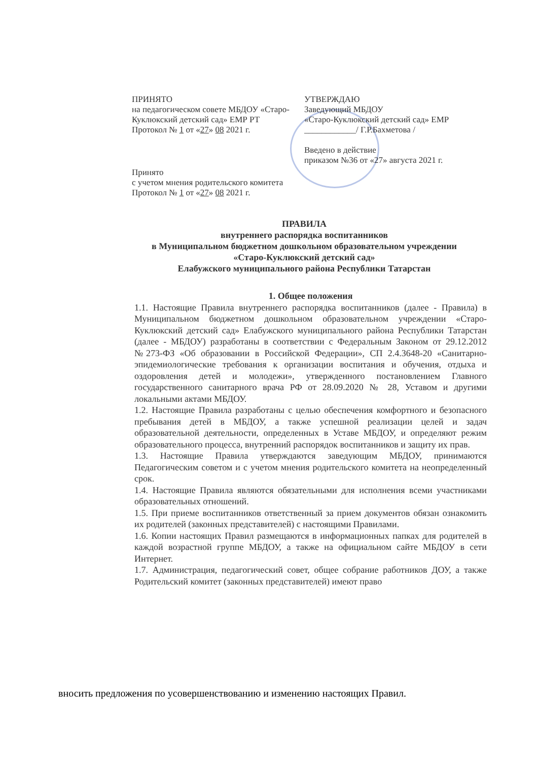ПРИНЯТО
на педагогическом совете МБДОУ «Старо-Куклюкский детский сад» ЕМР РТ
Протокол № 1 от «27» 08 2021 г.
УТВЕРЖДАЮ
Заведующий МБДОУ
«Старо-Куклюкский детский сад» ЕМР
____________/ Г.Р.Бахметова /
Введено в действие
приказом №36 от «27» августа 2021 г.
Принято
с учетом мнения родительского комитета
Протокол № 1 от «27» 08 2021 г.
ПРАВИЛА
внутреннего распорядка воспитанников
в Муниципальном бюджетном дошкольном образовательном учреждении
«Старо-Куклюкский детский сад»
Елабужского муниципального района Республики Татарстан
1. Общее положения
1.1. Настоящие Правила внутреннего распорядка воспитанников (далее - Правила) в Муниципальном бюджетном дошкольном образовательном учреждении «Старо-Куклюкский детский сад» Елабужского муниципального района Республики Татарстан (далее - МБДОУ) разработаны в соответствии с Федеральным Законом от 29.12.2012 №273-ФЗ «Об образовании в Российской Федерации», СП 2.4.3648-20 «Санитарно-эпидемиологические требования к организации воспитания и обучения, отдыха и оздоровления детей и молодежи», утвержденного постановлением Главного государственного санитарного врача РФ от 28.09.2020 № 28, Уставом и другими локальными актами МБДОУ.
1.2. Настоящие Правила разработаны с целью обеспечения комфортного и безопасного пребывания детей в МБДОУ, а также успешной реализации целей и задач образовательной деятельности, определенных в Уставе МБДОУ, и определяют режим образовательного процесса, внутренний распорядок воспитанников и защиту их прав.
1.3. Настоящие Правила утверждаются заведующим МБДОУ, принимаются Педагогическим советом и с учетом мнения родительского комитета на неопределенный срок.
1.4. Настоящие Правила являются обязательными для исполнения всеми участниками образовательных отношений.
1.5. При приеме воспитанников ответственный за прием документов обязан ознакомить их родителей (законных представителей) с настоящими Правилами.
1.6. Копии настоящих Правил размещаются в информационных папках для родителей в каждой возрастной группе МБДОУ, а также на официальном сайте МБДОУ в сети Интернет.
1.7. Администрация, педагогический совет, общее собрание работников ДОУ, а также Родительский комитет (законных представителей) имеют право
вносить предложения по усовершенствованию и изменению настоящих Правил.